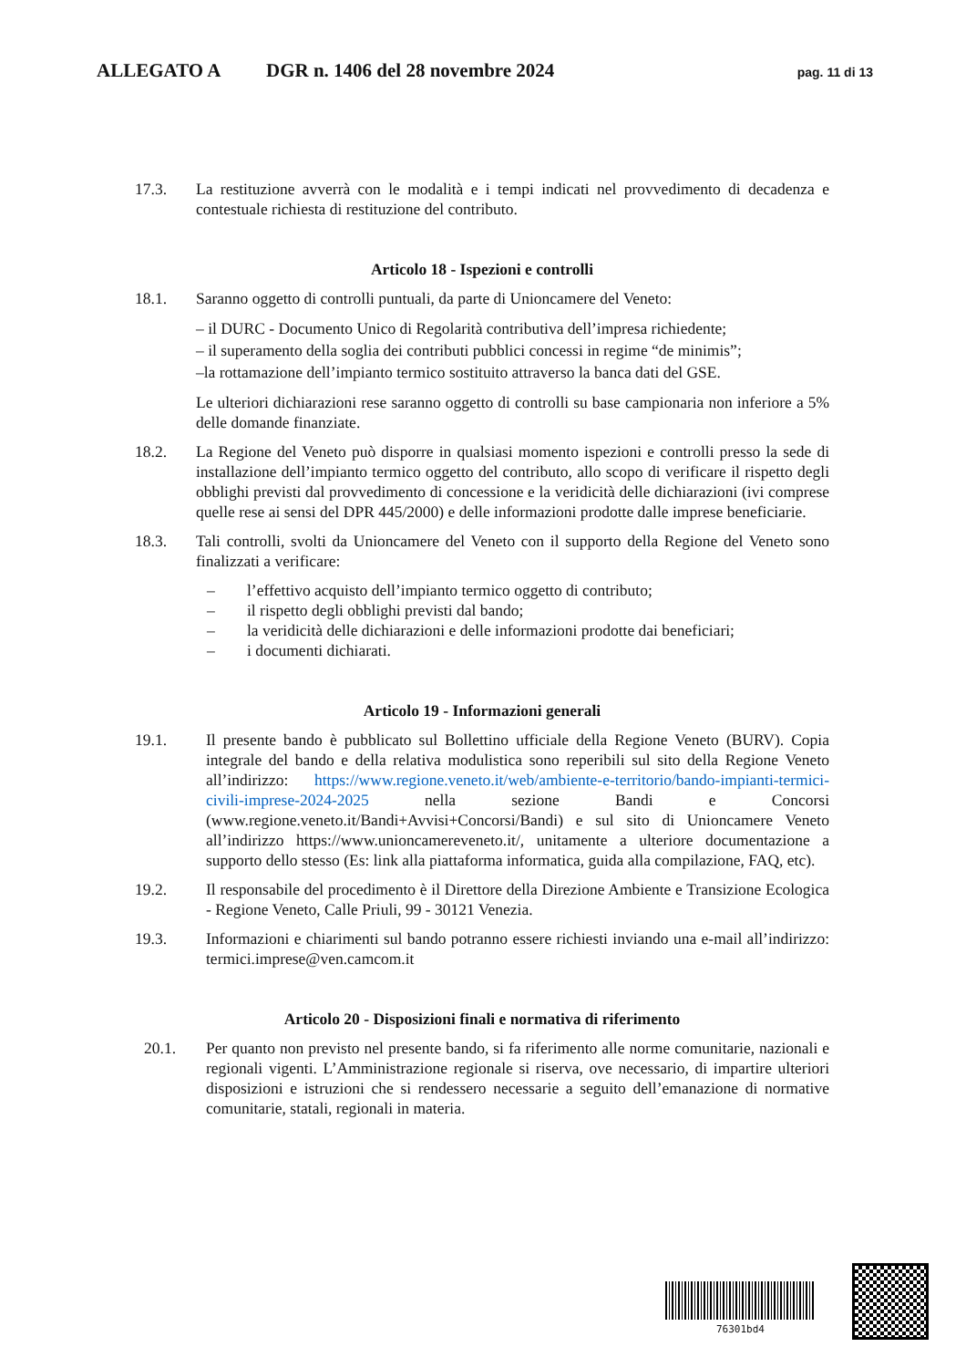ALLEGATO A DGR n. 1406 del 28 novembre 2024 pag. 11 di 13
17.3. La restituzione avverrà con le modalità e i tempi indicati nel provvedimento di decadenza e contestuale richiesta di restituzione del contributo.
Articolo 18 ‑ Ispezioni e controlli
18.1. Saranno oggetto di controlli puntuali, da parte di Unioncamere del Veneto:
– il DURC - Documento Unico di Regolarità contributiva dell’impresa richiedente;
– il superamento della soglia dei contributi pubblici concessi in regime “de minimis”;
–la rottamazione dell’impianto termico sostituito attraverso la banca dati del GSE.
Le ulteriori dichiarazioni rese saranno oggetto di controlli su base campionaria non inferiore a 5% delle domande finanziate.
18.2. La Regione del Veneto può disporre in qualsiasi momento ispezioni e controlli presso la sede di installazione dell’impianto termico oggetto del contributo, allo scopo di verificare il rispetto degli obblighi previsti dal provvedimento di concessione e la veridicità delle dichiarazioni (ivi comprese quelle rese ai sensi del DPR 445/2000) e delle informazioni prodotte dalle imprese beneficiarie.
18.3. Tali controlli, svolti da Unioncamere del Veneto con il supporto della Regione del Veneto sono finalizzati a verificare:
– l’effettivo acquisto dell’impianto termico oggetto di contributo;
– il rispetto degli obblighi previsti dal bando;
– la veridicità delle dichiarazioni e delle informazioni prodotte dai beneficiari;
– i documenti dichiarati.
Articolo 19 ‑ Informazioni generali
19.1. Il presente bando è pubblicato sul Bollettino ufficiale della Regione Veneto (BURV). Copia integrale del bando e della relativa modulistica sono reperibili sul sito della Regione Veneto all’indirizzo: https://www.regione.veneto.it/web/ambiente-e-territorio/bando-impianti-termici-civili-imprese-2024-2025 nella sezione Bandi e Concorsi (www.regione.veneto.it/Bandi+Avvisi+Concorsi/Bandi) e sul sito di Unioncamere Veneto all’indirizzo https://www.unioncamereveneto.it/, unitamente a ulteriore documentazione a supporto dello stesso (Es: link alla piattaforma informatica, guida alla compilazione, FAQ, etc).
19.2. Il responsabile del procedimento è il Direttore della Direzione Ambiente e Transizione Ecologica - Regione Veneto, Calle Priuli, 99 - 30121 Venezia.
19.3. Informazioni e chiarimenti sul bando potranno essere richiesti inviando una e-mail all’indirizzo: termici.imprese@ven.camcom.it
Articolo 20 ‑ Disposizioni finali e normativa di riferimento
20.1. Per quanto non previsto nel presente bando, si fa riferimento alle norme comunitarie, nazionali e regionali vigenti. L’Amministrazione regionale si riserva, ove necessario, di impartire ulteriori disposizioni e istruzioni che si rendessero necessarie a seguito dell’emanazione di normative comunitarie, statali, regionali in materia.
76301bd4